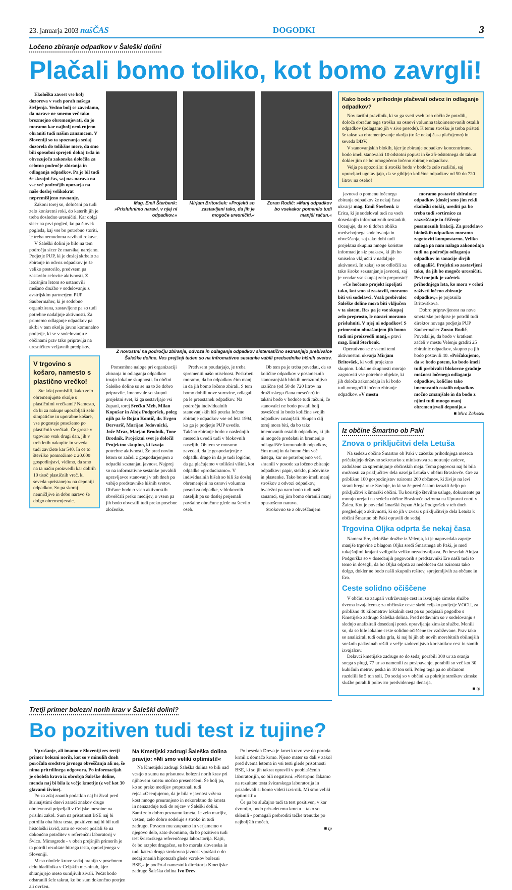23. januarja 2003 našČAS DOGODKI 3
Ločeno zbiranje odpadkov v Šaleški dolini
Plačali bomo toliko, kot bomo zavrgli!
Ekološka zavest vse bolj dozoreva v vseh porah našega življenja. Vedno bolj se zavedamo, da narave ne smemo več tako brezmejno obremenjevati, da jo moramo kar najbolj neokrnjeno ohraniti tudi našim zanamcem. V Sloveniji so ta spoznanja sedaj dozorela do tolikšne mere, da smo bili sposobni sprejeti dokaj trda in obvezujoča zakonska določila za celotno področje zbiranja in odlaganja odpadkov. Pa je bil tudi že skrajni čas, saj nas narava na vse več področjih opozarja na naše doslej velikokrat nepremišljeno ravnanje.
Zakoni torej so, določeni pa tudi zelo konkretni roki, do katerih jih je treba dosledno uresničiti. Kar dolgi sicer na prvi pogled, ko pa človek pogleda, kaj vse bo potrebno storiti, je treba nemudoma zavihati rokave.
V Šaleški dolini je bilo na tem področju sicer že marsikaj narejeno. Podjetje PUP, ki je doslej skrbelo za zbiranje in odvoz odpadkov je že veliko postorilo, predvsem pa zastavilo celovite aktivnosti. Z letošnjim letom so ustanovili mešano družbo v sodelovanju z avstrijskim partnerjem PUP Saubermaher, ki je sodobno organizirana, zastavljene pa so tudi potrebne nadaljnje aktivnosti. Za primerno odlaganje odpadkov pa skrbi v tem okolju javno komunalno podjetje, ki se v sodelovanju z občinami prav tako pripravlja na uresničitev veljavnih predpisov.
V trgovino s košaro, namesto s plastično vrečko!
Ste kdaj pomislili, kako zelo obremenjujete okolje s plastičnimi vrečkami? Namesto, da bi za nakupe uporabljali zelo simpatične in uporabne košare, vse pogosteje posežemo po plastičnih vrečkah. Če greste v trgovino vsak drugi dan, jih v treh letih nakupite in seveda tudi zavržete kar 540. In če to številko pomnožimo z 20.000 gospodinjstvi, vidimo, da smo na ta način proizvedli kar dobrih 10 tisoč plastičnih vreč, ki seveda »pristanejo« na deponiji odpadkov. So pa skoraj neuničljive in dobo naravo še dolgo obremenjevale.
Mag. Emil Šterbenk: »Prisluhnimo naravi, v njej ni odpadkov.«
Mirjam Britovšek: »Projekti so zastavljeni tako, da jih je mogoče uresničiti.«
Zoran Rodič: »Manj odpadkov bo vsekakor pomenilo tudi manjši račun.«
Z novostmi na področju zbiranja, odvoza in odlaganja odpadkov sistematično seznanjajo prebivalce Šaleške doline. Ves prejšnji teden so na infromativne sestanke vabili predsednike hišnih svetov.
Pomembne naloge pri organizaciji zbiranja in odlaganja odpadkov imajo lokalne skupnosti. In občini Šaleške doline so se na to že dobro pripravile. Imenovale so skupni projektni svet, ki ga sestavljajo vsi župani, torej Srečko Meh, Milan Kopušar in Alojz Podgoršek, poleg njih pa še Bojan Kontič, dr. Evgen Dervarič, Marijan Jedovnicki, Jože Mraz, Marjan Brodnik, Tone Brodnik. Projektni svet je določil Projektno skupino, ki izvaja potrebne aktivnosti. Že pred novim letom so začeli z gospodarjenjem z odpadki seznanjati javnost. Najprej so na informativne sestanke povabili upravljavce stanovanj v teh dneh pa vabijo predstavnike hišnih svetov. Občane bodo o vseh aktivnostih obveščali preko medijev, o vsem pa jih bodo obvestili tudi preko posebne zloženke.
Predvsem poudarjajo, je treba spremeniti našo miselnost. Poskrbeti moramo, da bo odpadkov čim manj in da jih bomo ločeno zbirali. S tem bomo dobili nove surovine, odlagali pa le preostanek odpadkov. Na področju individualnih stanovanjskih hiš poteka ločeno zbiranje odpadkov vse od leta 1994, ko ga je podjetje PUP uvedlo. Takšno zbiranje bodo v naslednjih mesecih uvedli tudi v blokovnih naseljih. Ob tem se moramo zavedati, da je gospodarjenje z odpadki drago in da je tudi logično, da ga plačujemo v tolikšni višini, kot odpadke »produciramo«. V individualnih hišah so bili že doslej obremenjeni na osnovi volumna posod za odpadke, v blokovnih naseljih pa so doslej prejemali pavšalne obračune glede na število oseb.
Ob tem pa je treba povedati, da so količine odpadkov v posameznih stanovanjskih blokih nerazumljivo različne (od 50 do 720 litrov na družinskega člana mesečno) in takšni bodo v bodoče tudi računi, če stanovalci ne bodo postali bolj osveščeni in bodo količine svojih odpadkov zmanjšali. Skupen cilj torej mora biti, da bo tako imenovanih ostalih odpadkov, ki jih ni mogoče predelati in bremenijo odlagališče komunalnih odpadkov, čim manj in da bomo čim več tistega, kar ne potrebujemo več, shranili v posode za ločeno zbiranje odpadkov: papir, steklo, pločevinke in plastenke. Tako bomo imeli manj stroškov z odvozi odpadkov, hvaležni pa nam bodo tudi naši zanamci, saj jim bomo ohranili manj opustošeno naravo.
Strokovno se z obveščanjem
Kako bodo v prihodnje plačevali odvoz in odlaganje odpadkov?
Nov tarifni pravilnik, ki so ga sveti vseh treh občin že potrdili, določa obračun tega stroška na osnovi volumna takoimenovanih ostalih odpadkov (odlagamo jih v sive posode). K temu strošku je treba prišteti še takso za obremenjevanje okolja (to že nekaj časa plačujemo) in seveda DDV.
V stanovanjskih blokih, kjer je zbiranje odpadkov koncentrirano, bodo imeli stanovalci 10 odstotni popust in še 25-odstotnega do takrat dokler jim ne bo omogočeno ločeno zbiranje odpadkov.
Velja pa opozorilo: ti stroški bodo v bodoče zelo različni, saj upravljaci ugotavljajo, da se gibljejo količine odpadkov od 50 do 720 litrov na osebo!
javnosti o pomenu ločenega zbiranja odpadkov že nekaj časa ukvarja mag. Emil Šterbenk iz Erica, ki je sodeloval tudi na vseh dosedanjih informativnih sestankih. Ocenjuje, da so ti dobra oblika medsebojnega sodelovanja in obveščanja, saj tako dobi tudi projektna skupina mnoge koristne informacije »iz prakse«, ki jih bo smiselno vključiti v nadaljnje aktivnosti. In zakaj so se odločili za tako široko seznanjanje javnosti, saj je vendar vse skupaj zelo preprosto?
»Če hočemo projekt izpeljati tako, kot smo si zastavili, moramo biti vsi sodelavci. Vsak prebivalec Šaleške doline mora biti vključen v ta sistem. Res pa je vse skupaj zelo preprosto, le naravi moramo prisluhniti. V njej ni odpadkov! S primernim obnašanjem jih bomo tudi mi proizvedli manj,« pravi mag. Emil Šterbenk.
Operativno se z vsemi temi aktivnostmi ukvarja Mirjam Britovšek, ki vodi projektno skupino. Lokalne skupnosti morajo zagotoviti vse potrebne objekte, ki jih določa zakonodaja in ki bodo tudi omogočili ločeno zbiranje odpadkov. »V mestu
moramo postaviti zbiralnice odpadkov (doslej smo jim rekli ekološki otoki), urediti pa bo treba tudi sortirnico za razvrščanje in čiščenje posameznih frakcij. Za predelavo bioloških odpadkov moramo zagotoviti kompostarno. Veliko naloga pa nam nalaga zakonodaja tudi na področju odlaganja odpadkov in sanacije divjih odlagališč. Projekti so zastavljeni tako, da jih bo mogoče uresničiti. Prvi mejnik je začetek prihodnjega leta, ko mora v celoti zaživeti ločeno zbiranje odpadkov,« je pojasnila Britovškova.
Dobro pripravljenost na nove smetarske predpise je potrdil tudi direktor novega podjetja PUP Saubermaher Zoran Rodič. Povedal je, da bodo v kratkem začeli v mestu Velenju graditi 25 zbiralnic odpadkov, skupno pa jih bodo postavili 40. »Pričakujemo, da se bodo potem, ko bodo imeli tudi prebivalci blokovne gradnje možnost ločenega odlaganja odpadkov, količine tako imenovanih ostalih odpadkov močno zmanjšale in da bodo z njimi tudi mnogo manj obremenjevali deponijo.«
■ Mira Zakošek
Iz občine Šmartno ob Paki
Znova o priključitvi dela Letuša
Na sedežu občine Šmartno ob Paki v začetku prihodnjega meseca pričakujejo državno sekretarko z ministrstva za notranje zadeve, zadolženo za spreminjanje občinskih meja. Tema pogovora naj bi bila možnosti za priključitev dela naselja Letuša v občini Braslovče. Gre za približno 100 gospodinjstev oziroma 200 občanov, ki živijo na levi strani brega reke Savinje, in ki so že pred časom izrazili željo po priključitvi k šmarški občini. Tu koristijo številne usluge, dokumente pa morajo urejati na sedežu občine Braslovče oziroma na Upravni enoti v Žalcu. Kot je povedal šmarški župan Alojz Podgoršek v teh dneh pregledujejo aktivnosti, ki so jih v zvezi s priključitvijo dela Letuša k občini Šmartno ob Paki opravili do sedaj.
Trgovina Oljka odprta še nekaj časa
Namera Ere, delniške družbe iz Velenja, ki je napovedala zaprtje manjše trgovine z blagom Oljka sredi Šmartnega ob Paki, je med tukajšnjimi krajani vzdignila veliko nezadovoljstva. Po besedah Alojza Podgorška so v dosedanjih pogovorih s predstavniki Ere našli tudi to temo in dosegli, da bo Oljka odprta za nedoločen čas oziroma tako dolgo, dokler ne bodo našli skupnih rešitev, sprejemljivih za občane in Ero.
Ceste solidno očiščene
V občini so zaupali vzdrževanje cest in izvajanje zimske službe dvema izvajalcema: za občinske ceste skrbi celjsko podjetje VOCU, za približno 40 kilometrov lokalnih cest pa so podpisali pogodbo s Kmetijsko zadrugo Šaleška dolina. Pred nedavnim so v sodelovanju s slednjo analizirali dosedanji potek opravljanja zimske službe. Menili so, da so bile lokalne ceste solidno očiščene ter vzdrževane. Prav tako so analizirali tudi ozka grla, ki naj bi jih ob novih morebitnih obilnejših snežnih padavinah rešili v večje zadovoljstvo koristnikov cest in samih izvajalcev.
Delavci kmetijske zadruge so do sedaj porabili 300 ur za oranja snega s plugi, 77 ur so namenili za posipavanje, porabili so več kot 30 kubičnih metrov peska in 10 ton soli. Poleg tega pa so občanom razdelili še 5 ton soli. Do sedaj so v občini za pokritje stroškov zimske službe porabili polovico predvidenega denarja.
■ tp
Tretji primer bolezni norih krav v Šaleški dolini?
Bo pozitiven tudi test iz tujine?
Vprašanje, ali imamo v Sloveniji res tretji primer bolezni norih, kot so v minulih dneh poročala sredstva javnega obveščanja ali ne, še nima pritrdilnega odgovora. Po informacijah je obolela krava iz obrobja Šaleške doline, menda naj bi bila iz večje kmetije (z več kot 30 glavami živine).
Po za zdaj znanih podatkih naj bi žival pred štirinajstimi dnevi zaradi znakov druge obolevnosti pripeljali v Celjske mesnine na prisilni zakol. Sum na prisotnost BSE naj bi potrdila oba hitra testa, pozitiven naj bi bil tudi histološki izvid, zato so vzorec poslali še na dokončno potrditev v referenčni laboratorij v Švico. Mimogrede - v obeh prejšnjih primerih je ta potrdil rezultate hitrega testa, opravljenega v Sloveniji.
Meso obolele krave sedaj hranijo v posebnem delu hladilnika v Celjskih mesninah, kjer shranjujejo meso sumljivih živali. Pečat bodo odstranili šele takrat, ko bo sum dokončno potrjen ali ovržen.
Na Kmetijski zadrugi Šaleška dolina pravijo: »Mi smo veliki optimisti!«
Na Kmetijski zadrugi Šaleška dolina so bili nad vestjo o sumu na prisotnost bolezni norih krav pri njihovem kmetu močno presenečeni. Še bolj pa, ko so preko medijev prepoznali tudi rejca.»Ocenjujemo, da je bila v javnost vržena kost mnogo preuranjeno in nekorektno do kmeta in nenazadnje tudi do rejcev v Šaleški dolini. Sami zelo dobro poznamo kmeta. Je zelo marljiv, vesten, zelo dobro sodeluje s stroko in tudi zadrugo. Povsem mu zaupamo in verjamemo v njegovo delo, zato dvomimo, da bo pozitiven tudi test švicarskega referenčnega laboratorija. Kajti, če bo razplet drugačen, se bo morala slovenska in tudi katera druga strokovna javnost vprašati o do sedaj znanih hipotezah glede vzrokov bolezni BSE,« je podčrtal namestnik direktorja Kmetijske zadruge Šaleška dolina Ivo Drev.
Po besedah Dreva je kmet kravo vse do poroda krmil z domačo krmo. Njeno mater so dali v zakol pred dvema letoma in vsi testi glede prisotnosti BSE, ki so jih takrat opravili v pooblaščenih laboratorijih, so bili negativni. »Nestrpno čakamo na rezultate testa švicarskega laboratorija in prizadevali si bomo videti izvirnik. Mi smo veliki optimisti!«
Če pa bo slučajno tudi ta test pozitiven, v kar dvomijo, bodo prizadetemu kmetu – tako so sklenili - pomagali prebroditi težke trenutke po najboljših močeh.
■ tp